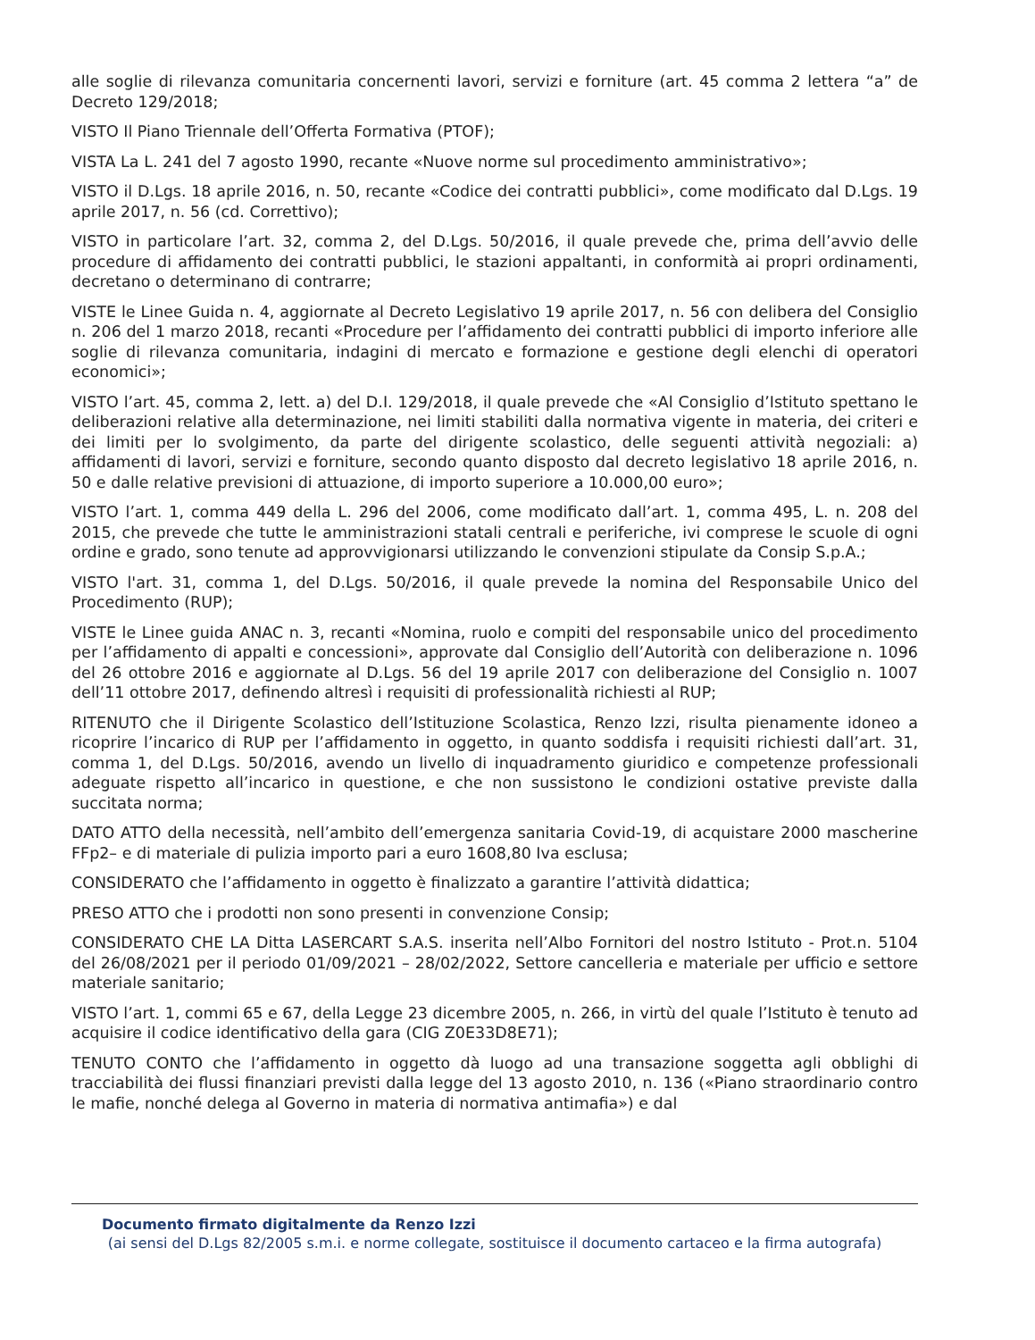alle soglie di rilevanza comunitaria concernenti lavori, servizi e forniture (art. 45 comma 2 lettera “a” de Decreto 129/2018;
VISTO Il Piano Triennale dell’Offerta Formativa (PTOF);
VISTA La L. 241 del 7 agosto 1990, recante «Nuove norme sul procedimento amministrativo»;
VISTO il D.Lgs. 18 aprile 2016, n. 50, recante «Codice dei contratti pubblici», come modificato dal D.Lgs. 19 aprile 2017, n. 56 (cd. Correttivo);
VISTO in particolare l’art. 32, comma 2, del D.Lgs. 50/2016, il quale prevede che, prima dell’avvio delle procedure di affidamento dei contratti pubblici, le stazioni appaltanti, in conformità ai propri ordinamenti, decretano o determinano di contrarre;
VISTE le Linee Guida n. 4, aggiornate al Decreto Legislativo 19 aprile 2017, n. 56 con delibera del Consiglio n. 206 del 1 marzo 2018, recanti «Procedure per l’affidamento dei contratti pubblici di importo inferiore alle soglie di rilevanza comunitaria, indagini di mercato e formazione e gestione degli elenchi di operatori economici»;
VISTO l’art. 45, comma 2, lett. a) del D.I. 129/2018, il quale prevede che «Al Consiglio d’Istituto spettano le deliberazioni relative alla determinazione, nei limiti stabiliti dalla normativa vigente in materia, dei criteri e dei limiti per lo svolgimento, da parte del dirigente scolastico, delle seguenti attività negoziali: a) affidamenti di lavori, servizi e forniture, secondo quanto disposto dal decreto legislativo 18 aprile 2016, n. 50 e dalle relative previsioni di attuazione, di importo superiore a 10.000,00 euro»;
VISTO l’art. 1, comma 449 della L. 296 del 2006, come modificato dall’art. 1, comma 495, L. n. 208 del 2015, che prevede che tutte le amministrazioni statali centrali e periferiche, ivi comprese le scuole di ogni ordine e grado, sono tenute ad approvvigionarsi utilizzando le convenzioni stipulate da Consip S.p.A.;
VISTO l'art. 31, comma 1, del D.Lgs. 50/2016, il quale prevede la nomina del Responsabile Unico del Procedimento (RUP);
VISTE le Linee guida ANAC n. 3, recanti «Nomina, ruolo e compiti del responsabile unico del procedimento per l’affidamento di appalti e concessioni», approvate dal Consiglio dell’Autorità con deliberazione n. 1096 del 26 ottobre 2016 e aggiornate al D.Lgs. 56 del 19 aprile 2017 con deliberazione del Consiglio n. 1007 dell’11 ottobre 2017, definendo altresì i requisiti di professionalità richiesti al RUP;
RITENUTO che il Dirigente Scolastico dell’Istituzione Scolastica, Renzo Izzi, risulta pienamente idoneo a ricoprire l’incarico di RUP per l’affidamento in oggetto, in quanto soddisfa i requisiti richiesti dall’art. 31, comma 1, del D.Lgs. 50/2016, avendo un livello di inquadramento giuridico e competenze professionali adeguate rispetto all’incarico in questione, e che non sussistono le condizioni ostative previste dalla succitata norma;
DATO ATTO della necessità, nell’ambito dell’emergenza sanitaria Covid-19, di acquistare 2000 mascherine FFp2– e di materiale di pulizia importo pari a euro 1608,80 Iva esclusa;
CONSIDERATO che l’affidamento in oggetto è finalizzato a garantire l’attività didattica;
PRESO ATTO che i prodotti non sono presenti in convenzione Consip;
CONSIDERATO CHE LA Ditta LASERCART S.A.S. inserita nell’Albo Fornitori del nostro Istituto - Prot.n. 5104 del 26/08/2021 per il periodo 01/09/2021 – 28/02/2022, Settore cancelleria e materiale per ufficio e settore materiale sanitario;
VISTO l’art. 1, commi 65 e 67, della Legge 23 dicembre 2005, n. 266, in virtù del quale l’Istituto è tenuto ad acquisire il codice identificativo della gara (CIG Z0E33D8E71);
TENUTO CONTO che l’affidamento in oggetto dà luogo ad una transazione soggetta agli obblighi di tracciabilità dei flussi finanziari previsti dalla legge del 13 agosto 2010, n. 136 («Piano straordinario contro le mafie, nonché delega al Governo in materia di normativa antimafia») e dal
Documento firmato digitalmente da Renzo Izzi
(ai sensi del D.Lgs 82/2005 s.m.i. e norme collegate, sostituisce il documento cartaceo e la firma autografa)